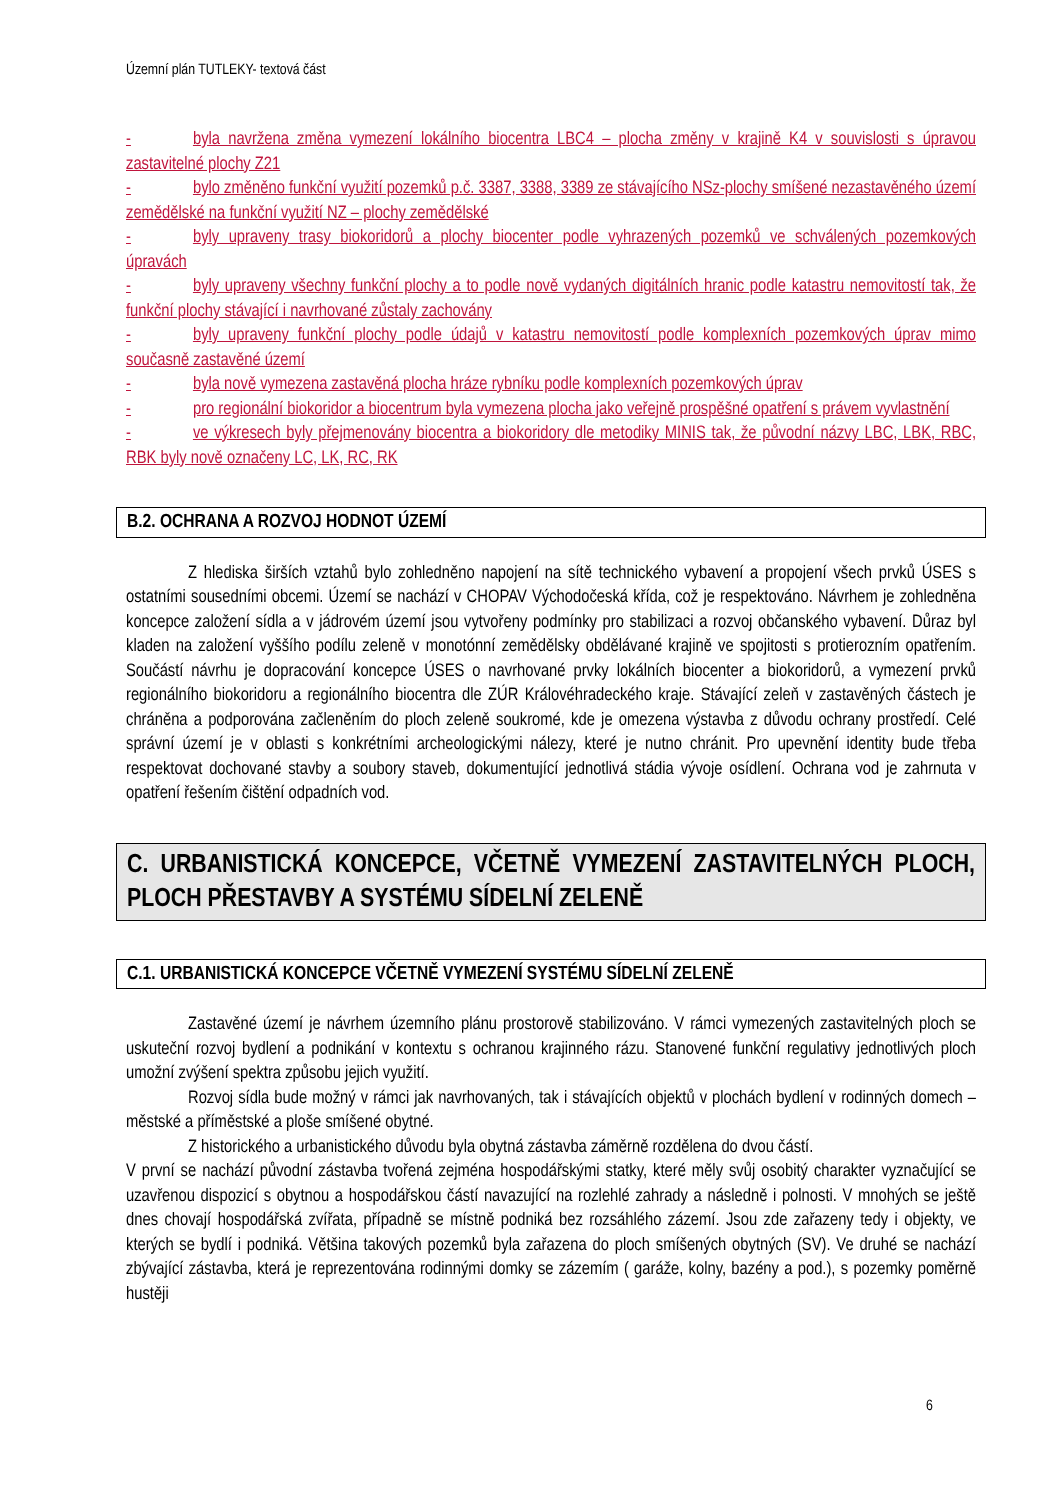Územní plán TUTLEKY- textová část
- byla navržena změna vymezení lokálního biocentra LBC4 – plocha změny v krajině K4 v souvislosti s úpravou zastavitelné plochy Z21
- bylo změněno funkční využití pozemků p.č. 3387, 3388, 3389 ze stávajícího NSz-plochy smíšené nezastavěného území zemědělské na funkční využití NZ – plochy zemědělské
- byly upraveny trasy biokoridorů a plochy biocenter podle vyhrazených pozemků ve schválených pozemkových úpravách
- byly upraveny všechny funkční plochy a to podle nově vydaných digitálních hranic podle katastru nemovitostí tak, že funkční plochy stávající i navrhované zůstaly zachovány
- byly upraveny funkční plochy podle údajů v katastru nemovitostí podle komplexních pozemkových úprav mimo současně zastavěné území
- byla nově vymezena zastavěná plocha hráze rybníku podle komplexních pozemkových úprav
- pro regionální biokoridor a biocentrum byla vymezena plocha jako veřejně prospěšné opatření s právem vyvlastnění
- ve výkresech byly přejmenovány biocentra a biokoridory dle metodiky MINIS tak, že původní názvy LBC, LBK, RBC, RBK byly nově označeny LC, LK, RC, RK
B.2. OCHRANA A ROZVOJ HODNOT ÚZEMÍ
Z hlediska širších vztahů bylo zohledněno napojení na sítě technického vybavení a propojení všech prvků ÚSES s ostatními sousedními obcemi. Území se nachází v CHOPAV Východočeská křída, což je respektováno. Návrhem je zohledněna koncepce založení sídla a v jádrovém území jsou vytvořeny podmínky pro stabilizaci a rozvoj občanského vybavení. Důraz byl kladen na založení vyššího podílu zeleně v monotónní zemědělsky obdělávané krajině ve spojitosti s protierozním opatřením. Součástí návrhu je dopracování koncepce ÚSES o navrhované prvky lokálních biocenter a biokoridorů, a vymezení prvků regionálního biokoridoru a regionálního biocentra dle ZÚR Královéhradeckého kraje. Stávající zeleň v zastavěných částech je chráněna a podporována začleněním do ploch zeleně soukromé, kde je omezena výstavba z důvodu ochrany prostředí. Celé správní území je v oblasti s konkrétními archeologickými nálezy, které je nutno chránit. Pro upevnění identity bude třeba respektovat dochované stavby a soubory staveb, dokumentující jednotlivá stádia vývoje osídlení. Ochrana vod je zahrnuta v opatření řešením čištění odpadních vod.
C. URBANISTICKÁ KONCEPCE, VČETNĚ VYMEZENÍ ZASTAVITELNÝCH PLOCH, PLOCH PŘESTAVBY A SYSTÉMU SÍDELNÍ ZELENĚ
C.1. URBANISTICKÁ KONCEPCE VČETNĚ VYMEZENÍ SYSTÉMU SÍDELNÍ ZELENĚ
Zastavěné území je návrhem územního plánu prostorově stabilizováno. V rámci vymezených zastavitelných ploch se uskuteční rozvoj bydlení a podnikání v kontextu s ochranou krajinného rázu. Stanovené funkční regulativy jednotlivých ploch umožní zvýšení spektra způsobu jejich využití.
Rozvoj sídla bude možný v rámci jak navrhovaných, tak i stávajících objektů v plochách bydlení v rodinných domech – městské a příměstské a ploše smíšené obytné.
Z historického a urbanistického důvodu byla obytná zástavba záměrně rozdělena do dvou částí.
V první se nachází původní zástavba tvořená zejména hospodářskými statky, které měly svůj osobitý charakter vyznačující se uzavřenou dispozicí s obytnou a hospodářskou částí navazující na rozlehlé zahrady a následně i polnosti. V mnohých se ještě dnes chovají hospodářská zvířata, případně se místně podniká bez rozsáhlého zázemí. Jsou zde zařazeny tedy i objekty, ve kterých se bydlí i podniká. Většina takových pozemků byla zařazena do ploch smíšených obytných (SV). Ve druhé se nachází zbývající zástavba, která je reprezentována rodinnými domky se zázemím ( garáže, kolny, bazény a pod.), s pozemky poměrně hustěji
6